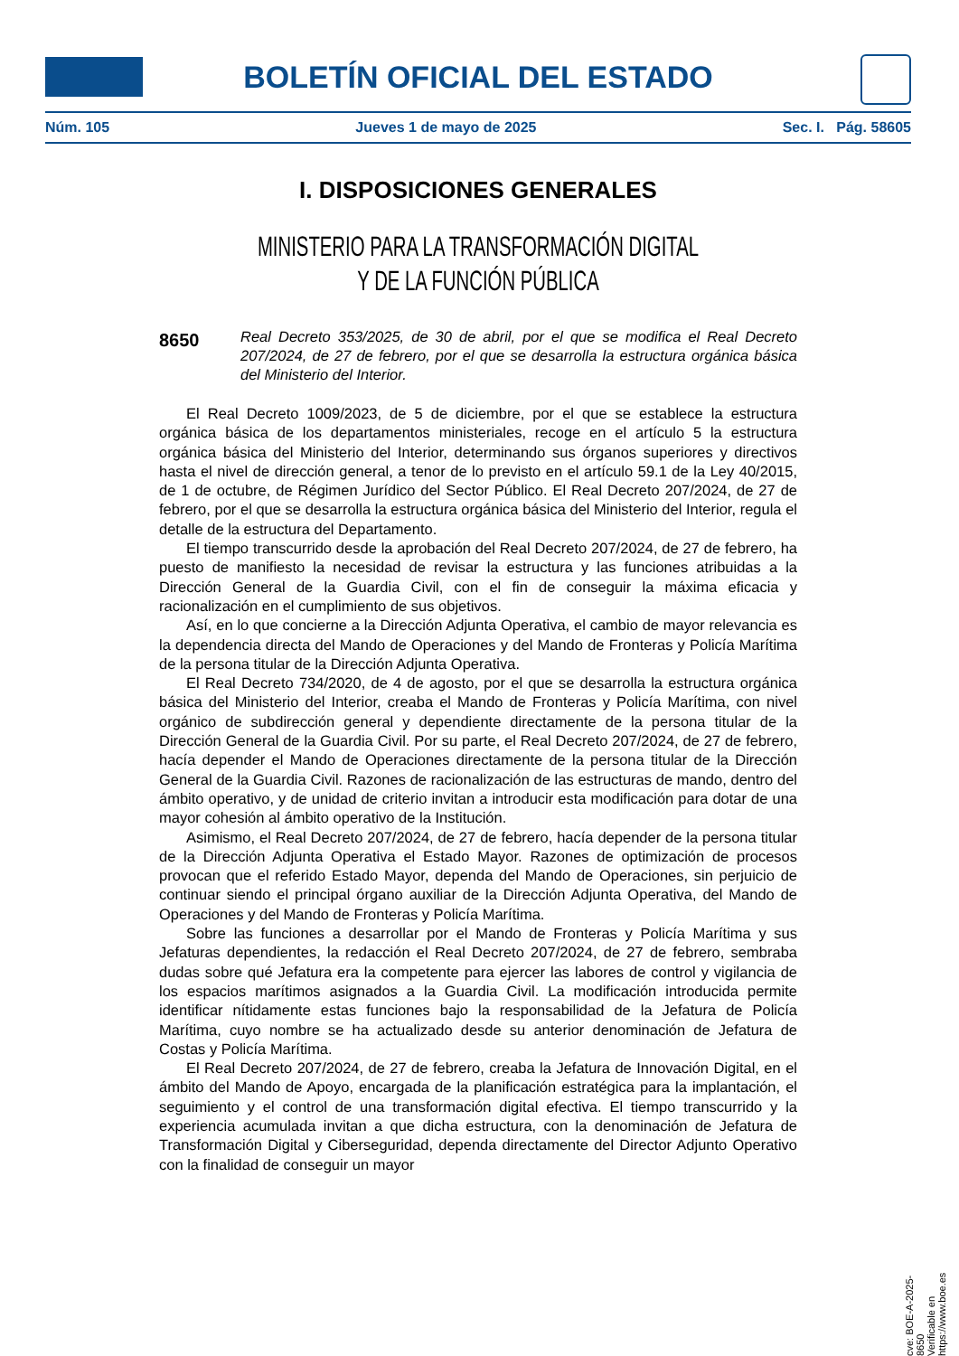BOLETÍN OFICIAL DEL ESTADO
Núm. 105 Jueves 1 de mayo de 2025 Sec. I. Pág. 58605
I. DISPOSICIONES GENERALES
MINISTERIO PARA LA TRANSFORMACIÓN DIGITAL
Y DE LA FUNCIÓN PÚBLICA
8650 Real Decreto 353/2025, de 30 de abril, por el que se modifica el Real Decreto 207/2024, de 27 de febrero, por el que se desarrolla la estructura orgánica básica del Ministerio del Interior.
El Real Decreto 1009/2023, de 5 de diciembre, por el que se establece la estructura orgánica básica de los departamentos ministeriales, recoge en el artículo 5 la estructura orgánica básica del Ministerio del Interior, determinando sus órganos superiores y directivos hasta el nivel de dirección general, a tenor de lo previsto en el artículo 59.1 de la Ley 40/2015, de 1 de octubre, de Régimen Jurídico del Sector Público. El Real Decreto 207/2024, de 27 de febrero, por el que se desarrolla la estructura orgánica básica del Ministerio del Interior, regula el detalle de la estructura del Departamento.
El tiempo transcurrido desde la aprobación del Real Decreto 207/2024, de 27 de febrero, ha puesto de manifiesto la necesidad de revisar la estructura y las funciones atribuidas a la Dirección General de la Guardia Civil, con el fin de conseguir la máxima eficacia y racionalización en el cumplimiento de sus objetivos.
Así, en lo que concierne a la Dirección Adjunta Operativa, el cambio de mayor relevancia es la dependencia directa del Mando de Operaciones y del Mando de Fronteras y Policía Marítima de la persona titular de la Dirección Adjunta Operativa.
El Real Decreto 734/2020, de 4 de agosto, por el que se desarrolla la estructura orgánica básica del Ministerio del Interior, creaba el Mando de Fronteras y Policía Marítima, con nivel orgánico de subdirección general y dependiente directamente de la persona titular de la Dirección General de la Guardia Civil. Por su parte, el Real Decreto 207/2024, de 27 de febrero, hacía depender el Mando de Operaciones directamente de la persona titular de la Dirección General de la Guardia Civil. Razones de racionalización de las estructuras de mando, dentro del ámbito operativo, y de unidad de criterio invitan a introducir esta modificación para dotar de una mayor cohesión al ámbito operativo de la Institución.
Asimismo, el Real Decreto 207/2024, de 27 de febrero, hacía depender de la persona titular de la Dirección Adjunta Operativa el Estado Mayor. Razones de optimización de procesos provocan que el referido Estado Mayor, dependa del Mando de Operaciones, sin perjuicio de continuar siendo el principal órgano auxiliar de la Dirección Adjunta Operativa, del Mando de Operaciones y del Mando de Fronteras y Policía Marítima.
Sobre las funciones a desarrollar por el Mando de Fronteras y Policía Marítima y sus Jefaturas dependientes, la redacción el Real Decreto 207/2024, de 27 de febrero, sembraba dudas sobre qué Jefatura era la competente para ejercer las labores de control y vigilancia de los espacios marítimos asignados a la Guardia Civil. La modificación introducida permite identificar nítidamente estas funciones bajo la responsabilidad de la Jefatura de Policía Marítima, cuyo nombre se ha actualizado desde su anterior denominación de Jefatura de Costas y Policía Marítima.
El Real Decreto 207/2024, de 27 de febrero, creaba la Jefatura de Innovación Digital, en el ámbito del Mando de Apoyo, encargada de la planificación estratégica para la implantación, el seguimiento y el control de una transformación digital efectiva. El tiempo transcurrido y la experiencia acumulada invitan a que dicha estructura, con la denominación de Jefatura de Transformación Digital y Ciberseguridad, dependa directamente del Director Adjunto Operativo con la finalidad de conseguir un mayor
cve: BOE-A-2025-8650
Verificable en https://www.boe.es